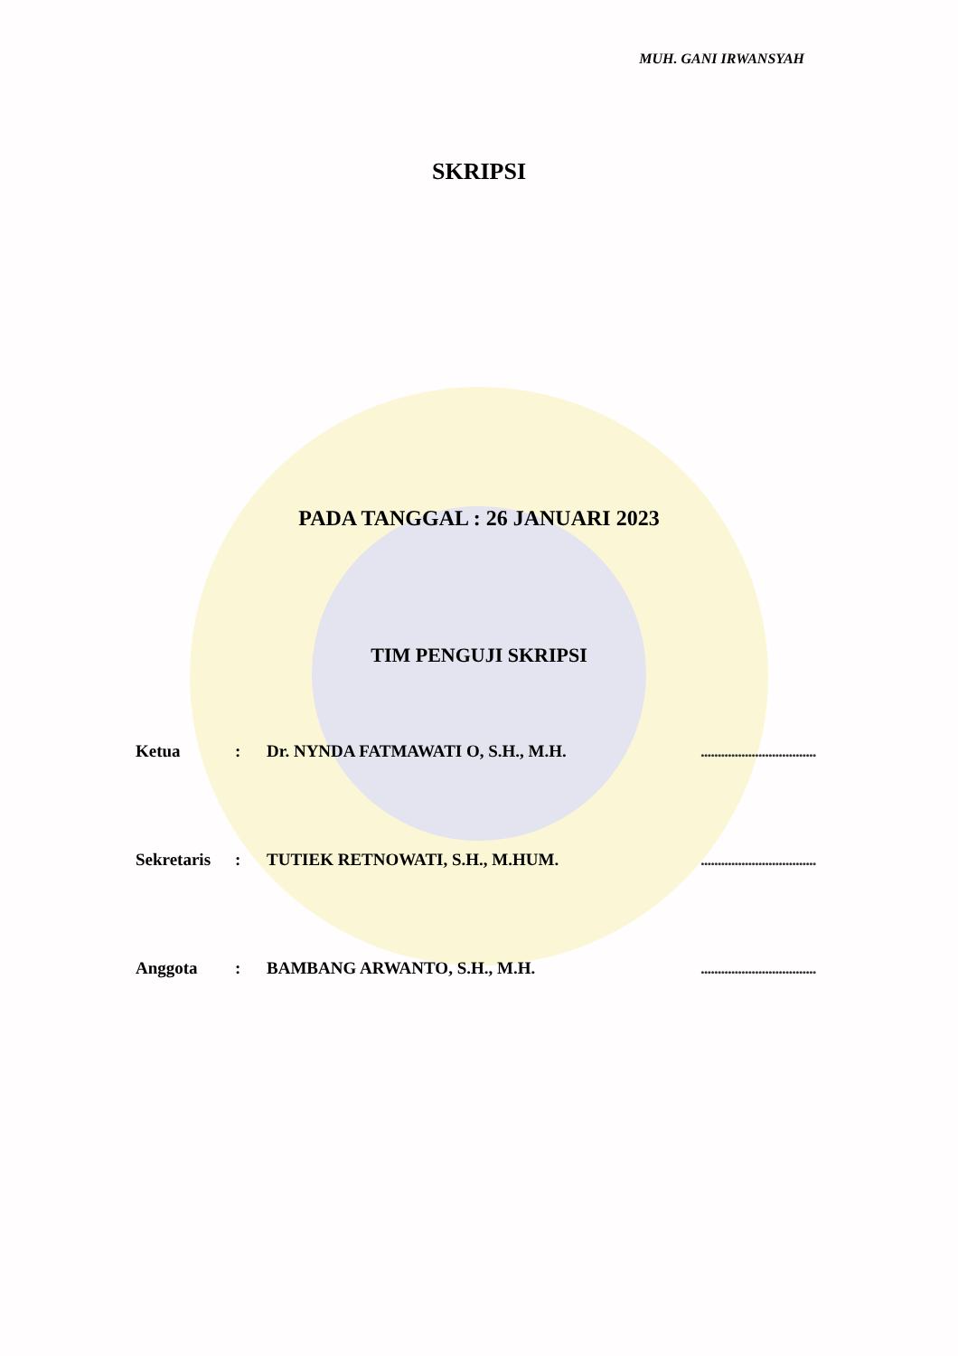MUH. GANI IRWANSYAH
SKRIPSI
PADA TANGGAL : 26 JANUARI 2023
TIM PENGUJI SKRIPSI
| Ketua | : | Dr. NYNDA FATMAWATI O, S.H., M.H. | .................................. |
| Sekretaris | : | TUTIEK RETNOWATI, S.H., M.HUM. | .................................. |
| Anggota | : | BAMBANG ARWANTO, S.H., M.H. | .................................. |